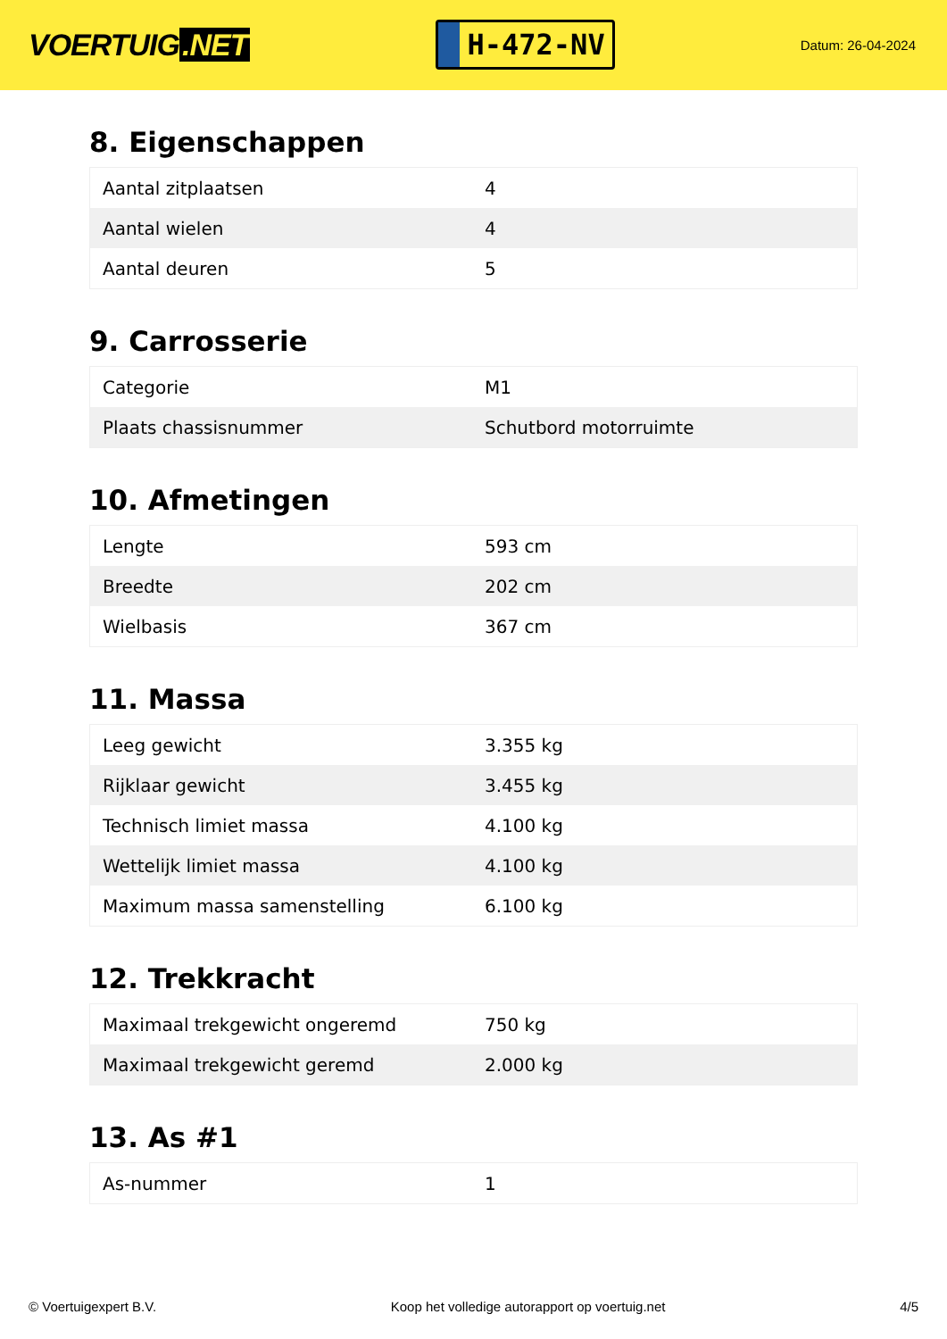VOERTUIG.NET
H-472-NV
Datum: 26-04-2024
8. Eigenschappen
| Aantal zitplaatsen | 4 |
| Aantal wielen | 4 |
| Aantal deuren | 5 |
9. Carrosserie
| Categorie | M1 |
| Plaats chassisnummer | Schutbord motorruimte |
10. Afmetingen
| Lengte | 593 cm |
| Breedte | 202 cm |
| Wielbasis | 367 cm |
11. Massa
| Leeg gewicht | 3.355 kg |
| Rijklaar gewicht | 3.455 kg |
| Technisch limiet massa | 4.100 kg |
| Wettelijk limiet massa | 4.100 kg |
| Maximum massa samenstelling | 6.100 kg |
12. Trekkracht
| Maximaal trekgewicht ongeremd | 750 kg |
| Maximaal trekgewicht geremd | 2.000 kg |
13. As #1
| As-nummer | 1 |
© Voertuigexpert B.V. Koop het volledige autorapport op voertuig.net 4/5